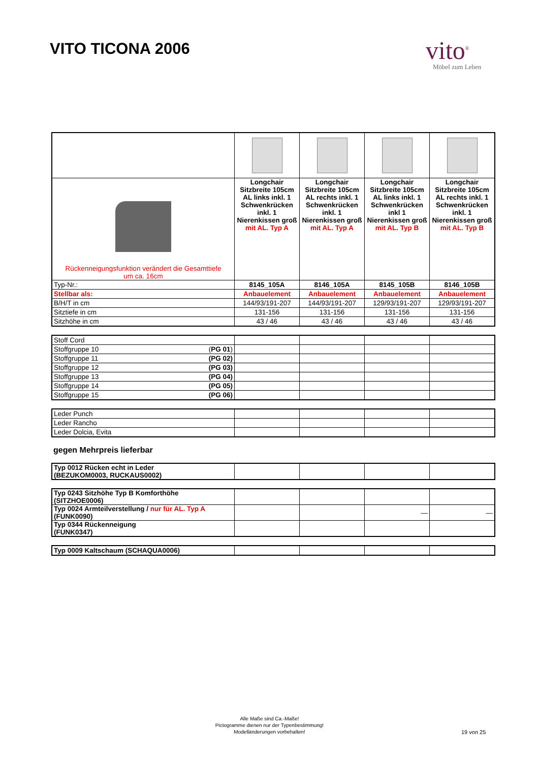VITO TICONA 2006
vito<sup>®</sup>
Möbel zum Leben
| Rückenneigungsfunktion verändert die Gesamttiefe um ca. 16cm | Longchair Sitzbreite 105cm AL links inkl. 1 Schwenkrücken inkl. 1 Nierenkissen groß mit AL. Typ A | Longchair Sitzbreite 105cm AL rechts inkl. 1 Schwenkrücken inkl. 1 Nierenkissen groß mit AL. Typ A | Longchair Sitzbreite 105cm AL links inkl. 1 Schwenkrücken inkl 1 Nierenkissen groß mit AL. Typ B | Longchair Sitzbreite 105cm AL rechts inkl. 1 Schwenkrücken inkl. 1 Nierenkissen groß mit AL. Typ B |
| Typ-Nr.: | 8145_105A | 8146_105A | 8145_105B | 8146_105B |
| Stellbar als: | Anbauelement | Anbauelement | Anbauelement | Anbauelement |
| B/H/T in cm | 144/93/191-207 | 144/93/191-207 | 129/93/191-207 | 129/93/191-207 |
| Sitztiefe in cm | 131-156 | 131-156 | 131-156 | 131-156 |
| Sitzhöhe in cm | 43 / 46 | 43 / 46 | 43 / 46 | 43 / 46 |
| Stoff Cord | | | | |
| Stoffgruppe 10 ( PG 01 ) | | | | |
| Stoffgruppe 11 (PG 02) | | | | |
| Stoffgruppe 12 (PG 03) | | | | |
| Stoffgruppe 13 (PG 04) | | | | |
| Stoffgruppe 14 (PG 05) | | | | |
| Stoffgruppe 15 (PG 06) | | | | |
| Leder Punch | | | | |
| Leder Rancho | | | | |
| Leder Dolcia, Evita | | | | |
gegen Mehrpreis lieferbar
| Typ 0012 Rücken echt in Leder (BEZUKOM0003, RUCKAUS0002) | | | | |
| Typ 0243 Sitzhöhe Typ B Komforthöhe (SITZHOE0006) | | | | |
| Typ 0024 Armteilverstellung / nur für AL. Typ A (FUNK0090) | | | — | — |
| Typ 0344 Rückenneigung (FUNK0347) | | | | |
| Typ 0009 Kaltschaum (SCHAQUA0006) | | | | |
Alle Maße sind Ca.-Maße!
Pictogramme dienen nur der Typenbestimmung!
Modelländerungen vorbehalten!
19 von 25